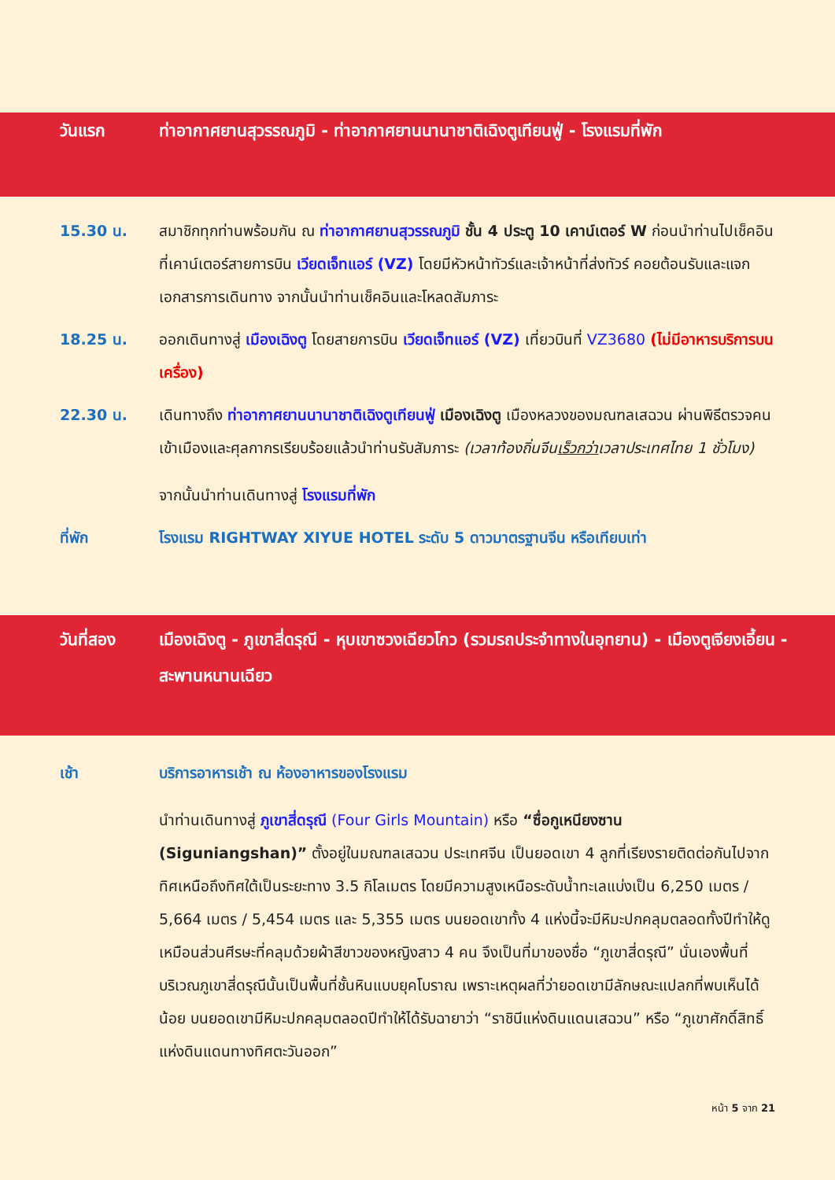วันแรก ท่าอากาศยานสุวรรณภูมิ - ท่าอากาศยานนานาชาติเฉิงตูเทียนฟู่ - โรงแรมที่พัก
15.30 น. สมาชิกทุกท่านพร้อมกัน ณ ท่าอากาศยานสุวรรณภูมิ ชั้น 4 ประตู 10 เคาน์เตอร์ W ก่อนนำท่านไปเช็คอินที่เคาน์เตอร์สายการบิน เวียดเจ็ทแอร์ (VZ) โดยมีหัวหน้าทัวร์และเจ้าหน้าที่ส่งทัวร์ คอยต้อนรับและแจกเอกสารการเดินทาง จากนั้นนำท่านเช็คอินและโหลดสัมภาระ
18.25 น. ออกเดินทางสู่ เมืองเฉิงตู โดยสายการบิน เวียดเจ็ทแอร์ (VZ) เที่ยวบินที่ VZ3680 (ไม่มีอาหารบริการบนเครื่อง)
22.30 น. เดินทางถึง ท่าอากาศยานนานาชาติเฉิงตูเทียนฟู่ เมืองเฉิงตู เมืองหลวงของมณฑลเสฉวน ผ่านพิธีตรวจคนเข้าเมืองและศุลกากรเรียบร้อยแล้วนำท่านรับสัมภาระ (เวลาท้องถิ่นจีนเร็วกว่าเวลาประเทศไทย 1 ชั่วโมง)
จากนั้นนำท่านเดินทางสู่ โรงแรมที่พัก
ที่พัก โรงแรม RIGHTWAY XIYUE HOTEL ระดับ 5 ดาวมาตรฐานจีน หรือเทียบเท่า
วันที่สอง เมืองเฉิงตู - ภูเขาสี่ดรุณี - หุบเขาซวงเฉียวโกว (รวมรถประจำทางในอุทยาน) - เมืองตูเจียงเอี้ยน - สะพานหนานเฉียว
เช้า บริการอาหารเช้า ณ ห้องอาหารของโรงแรม
นำท่านเดินทางสู่ ภูเขาสี่ดรุณี (Four Girls Mountain) หรือ “ซื่อกูเหนียงซาน (Siguniangshan)” ตั้งอยู่ในมณฑลเสฉวน ประเทศจีน เป็นยอดเขา 4 ลูกที่เรียงรายติดต่อกันไปจากทิศเหนือถึงทิศใต้เป็นระยะทาง 3.5 กิโลเมตร โดยมีความสูงเหนือระดับน้ำทะเลแบ่งเป็น 6,250 เมตร / 5,664 เมตร / 5,454 เมตร และ 5,355 เมตร บนยอดเขาทั้ง 4 แห่งนี้จะมีหิมะปกคลุมตลอดทั้งปีทำให้ดูเหมือนส่วนศีรษะที่คลุมด้วยผ้าสีขาวของหญิงสาว 4 คน จึงเป็นที่มาของชื่อ “ภูเขาสี่ดรุณี” นั่นเองพื้นที่บริเวณภูเขาสี่ดรุณีนั้นเป็นพื้นที่ชั้นหินแบบยุคโบราณ เพราะเหตุผลที่ว่ายอดเขามีลักษณะแปลกที่พบเห็นได้น้อย บนยอดเขามีหิมะปกคลุมตลอดปีทำให้ได้รับฉายาว่า “ราชินีแห่งดินแดนเสฉวน” หรือ “ภูเขาศักดิ์สิทธิ์แห่งดินแดนทางทิศตะวันออก”
หน้า 5 จาก 21